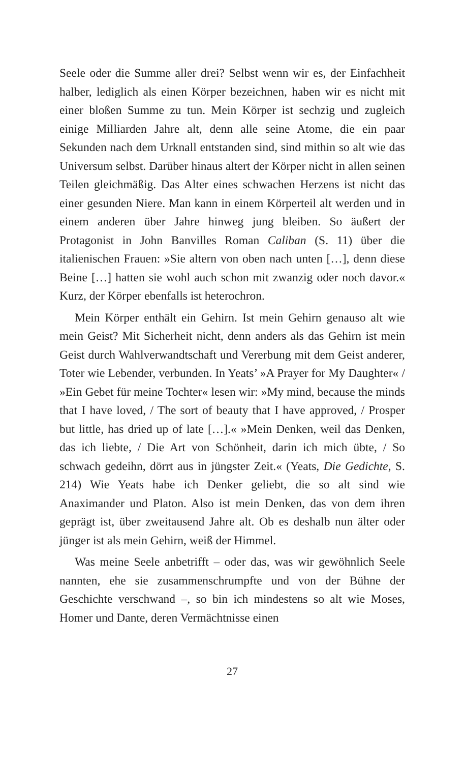Seele oder die Summe aller drei? Selbst wenn wir es, der Einfachheit halber, lediglich als einen Körper bezeichnen, haben wir es nicht mit einer bloßen Summe zu tun. Mein Körper ist sechzig und zugleich einige Milliarden Jahre alt, denn alle seine Atome, die ein paar Sekunden nach dem Urknall entstanden sind, sind mithin so alt wie das Universum selbst. Darüber hinaus altert der Körper nicht in allen seinen Teilen gleichmäßig. Das Alter eines schwachen Herzens ist nicht das einer gesunden Niere. Man kann in einem Körperteil alt werden und in einem anderen über Jahre hinweg jung bleiben. So äußert der Protagonist in John Banvilles Roman Caliban (S. 11) über die italienischen Frauen: »Sie altern von oben nach unten […], denn diese Beine […] hatten sie wohl auch schon mit zwanzig oder noch davor.« Kurz, der Körper ebenfalls ist heterochron.
Mein Körper enthält ein Gehirn. Ist mein Gehirn genauso alt wie mein Geist? Mit Sicherheit nicht, denn anders als das Gehirn ist mein Geist durch Wahlverwandtschaft und Vererbung mit dem Geist anderer, Toter wie Lebender, verbunden. In Yeats’ »A Prayer for My Daughter« / »Ein Gebet für meine Tochter« lesen wir: »My mind, because the minds that I have loved, / The sort of beauty that I have approved, / Prosper but little, has dried up of late […].« »Mein Denken, weil das Denken, das ich liebte, / Die Art von Schönheit, darin ich mich übte, / So schwach gedeihn, dörrt aus in jüngster Zeit.« (Yeats, Die Gedichte, S. 214) Wie Yeats habe ich Denker geliebt, die so alt sind wie Anaximander und Platon. Also ist mein Denken, das von dem ihren geprägt ist, über zweitausend Jahre alt. Ob es deshalb nun älter oder jünger ist als mein Gehirn, weiß der Himmel.
Was meine Seele anbetrifft – oder das, was wir gewöhnlich Seele nannten, ehe sie zusammenschrumpfte und von der Bühne der Geschichte verschwand –, so bin ich mindestens so alt wie Moses, Homer und Dante, deren Vermächtnisse einen
27